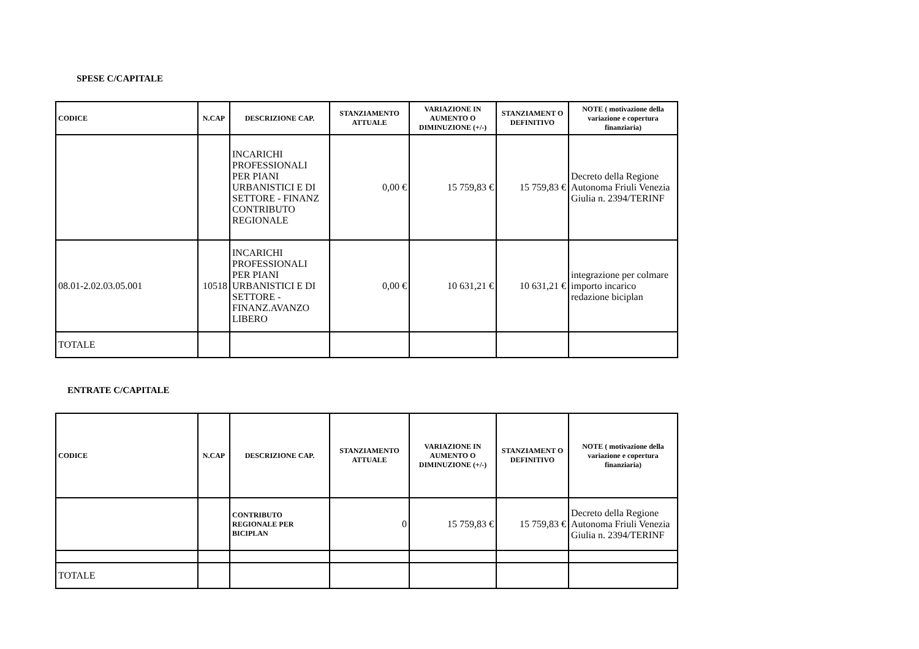SPESE C/CAPITALE
| CODICE | N.CAP | DESCRIZIONE CAP. | STANZIAMENTO ATTUALE | VARIAZIONE IN AUMENTO O DIMINUZIONE (+/-) | STANZIAMENT O DEFINITIVO | NOTE ( motivazione della variazione e copertura finanziaria) |
| --- | --- | --- | --- | --- | --- | --- |
| | | INCARICHI PROFESSIONALI PER PIANI URBANISTICI E DI SETTORE - FINANZ CONTRIBUTO REGIONALE | 0,00 € | 15 759,83 € | 15 759,83 € | Decreto della Regione Autonoma Friuli Venezia Giulia n. 2394/TERINF |
| 08.01-2.02.03.05.001 | 10518 | INCARICHI PROFESSIONALI PER PIANI URBANISTICI E DI SETTORE - FINANZ.AVANZO LIBERO | 0,00 € | 10 631,21 € | 10 631,21 € | integrazione per colmare importo incarico redazione biciplan |
| TOTALE | | | | | | |
ENTRATE C/CAPITALE
| CODICE | N.CAP | DESCRIZIONE CAP. | STANZIAMENTO ATTUALE | VARIAZIONE IN AUMENTO O DIMINUZIONE (+/-) | STANZIAMENT O DEFINITIVO | NOTE ( motivazione della variazione e copertura finanziaria) |
| --- | --- | --- | --- | --- | --- | --- |
| | | CONTRIBUTO REGIONALE PER BICIPLAN | 0 | 15 759,83 € | 15 759,83 € | Decreto della Regione Autonoma Friuli Venezia Giulia n. 2394/TERINF |
| TOTALE | | | | | | |